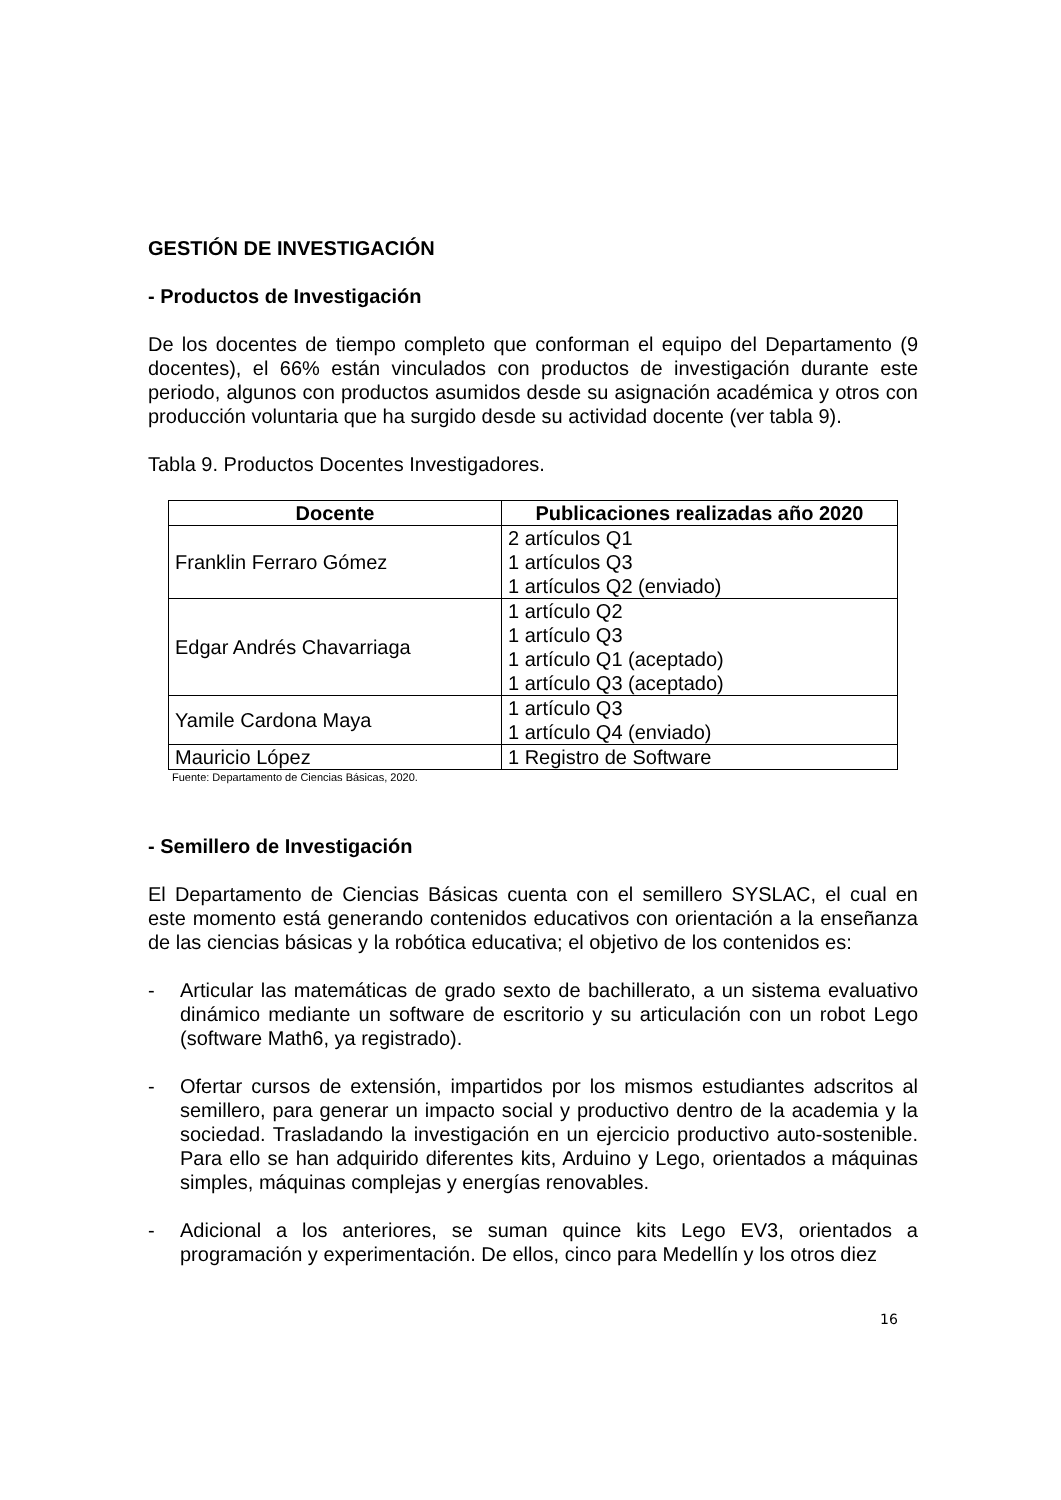GESTIÓN DE INVESTIGACIÓN
- Productos de Investigación
De los docentes de tiempo completo que conforman el equipo del Departamento (9 docentes), el 66% están vinculados con productos de investigación durante este periodo, algunos con productos asumidos desde su asignación académica y otros con producción voluntaria que ha surgido desde su actividad docente (ver tabla 9).
Tabla 9. Productos Docentes Investigadores.
| Docente | Publicaciones realizadas año 2020 |
| --- | --- |
| Franklin Ferraro Gómez | 2 artículos Q1 1 artículos Q3 1 artículos Q2 (enviado) |
| Edgar Andrés Chavarriaga | 1 artículo Q2 1 artículo Q3 1 artículo Q1 (aceptado) 1 artículo Q3 (aceptado) |
| Yamile Cardona Maya | 1 artículo Q3 1 artículo Q4 (enviado) |
| Mauricio López | 1 Registro de Software |
Fuente: Departamento de Ciencias Básicas, 2020.
- Semillero de Investigación
El Departamento de Ciencias Básicas cuenta con el semillero SYSLAC, el cual en este momento está generando contenidos educativos con orientación a la enseñanza de las ciencias básicas y la robótica educativa; el objetivo de los contenidos es:
- Articular las matemáticas de grado sexto de bachillerato, a un sistema evaluativo dinámico mediante un software de escritorio y su articulación con un robot Lego (software Math6, ya registrado).
- Ofertar cursos de extensión, impartidos por los mismos estudiantes adscritos al semillero, para generar un impacto social y productivo dentro de la academia y la sociedad. Trasladando la investigación en un ejercicio productivo auto-sostenible. Para ello se han adquirido diferentes kits, Arduino y Lego, orientados a máquinas simples, máquinas complejas y energías renovables.
- Adicional a los anteriores, se suman quince kits Lego EV3, orientados a programación y experimentación. De ellos, cinco para Medellín y los otros diez
16